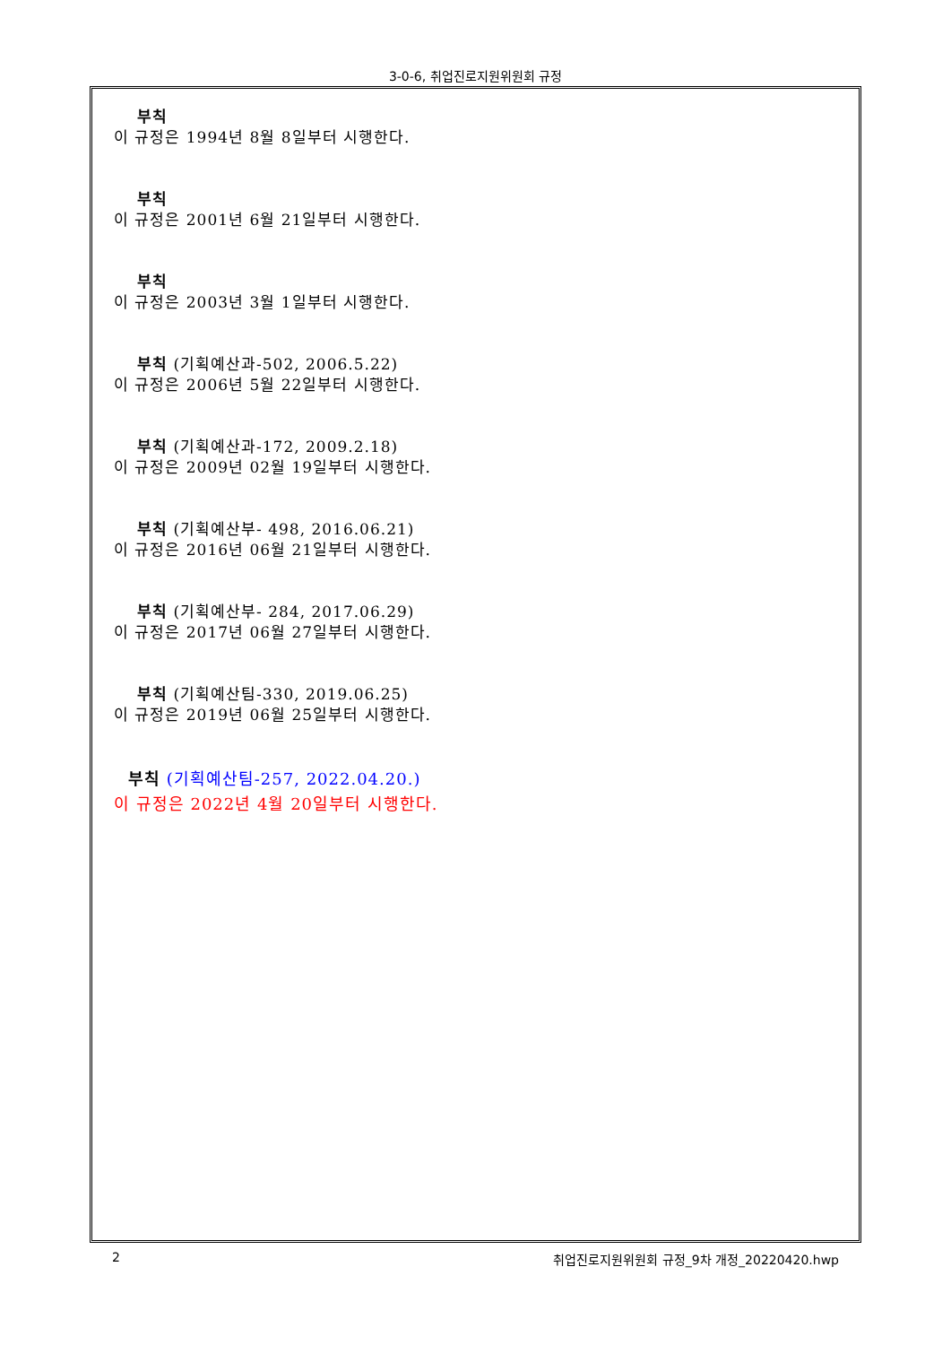3-0-6, 취업진로지원위원회 규정
부칙
이 규정은 1994년 8월 8일부터 시행한다.
부칙
이 규정은 2001년 6월 21일부터 시행한다.
부칙
이 규정은 2003년 3월 1일부터 시행한다.
부칙 (기획예산과-502, 2006.5.22)
이 규정은 2006년 5월 22일부터 시행한다.
부칙 (기획예산과-172, 2009.2.18)
이 규정은 2009년 02월 19일부터 시행한다.
부칙 (기획예산부- 498, 2016.06.21)
이 규정은 2016년 06월 21일부터 시행한다.
부칙 (기획예산부- 284, 2017.06.29)
이 규정은 2017년 06월 27일부터 시행한다.
부칙 (기획예산팀-330, 2019.06.25)
이 규정은 2019년 06월 25일부터 시행한다.
부칙 (기획예산팀-257, 2022.04.20.)
이 규정은 2022년 4월 20일부터 시행한다.
2 취업진로지원위원회 규정_9차 개정_20220420.hwp